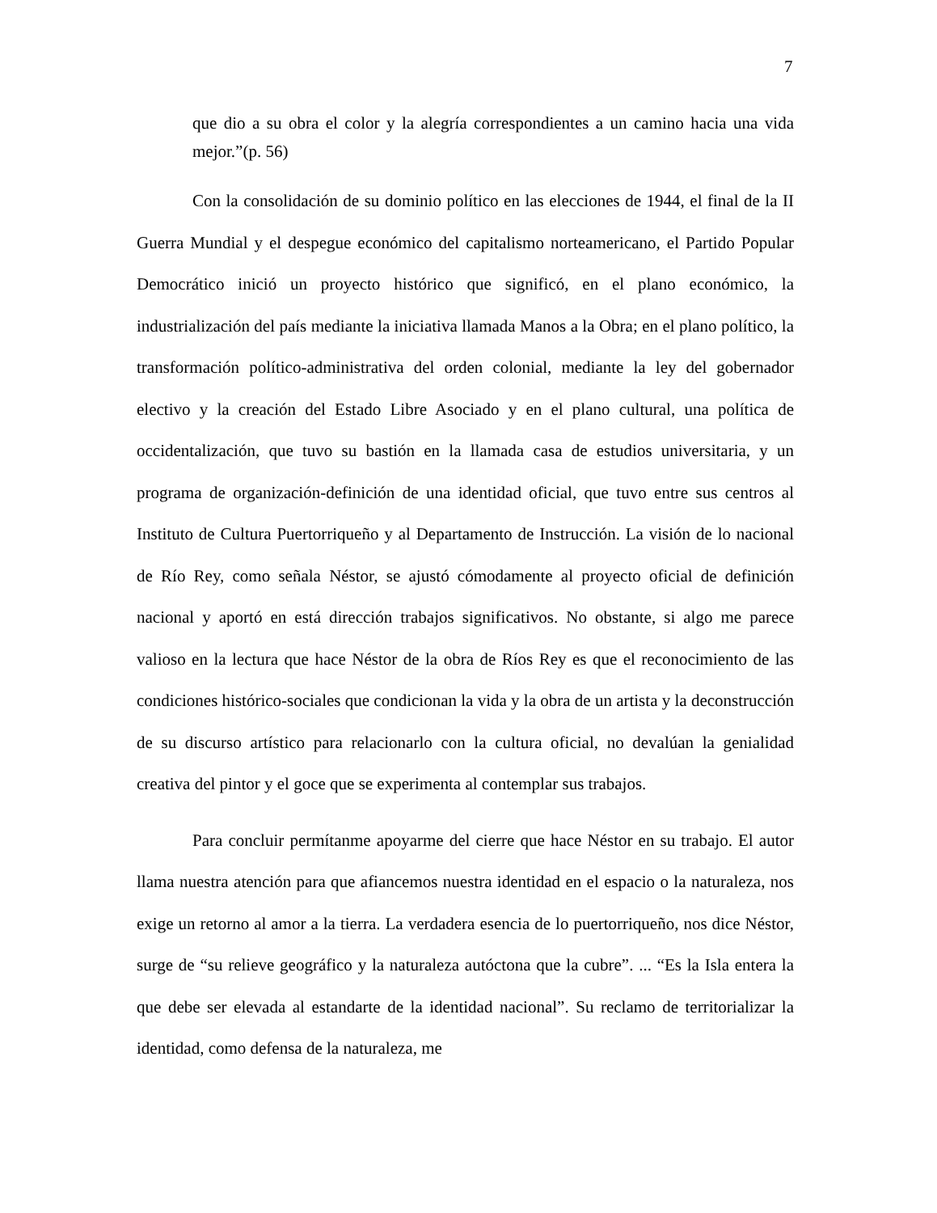7
que dio a su obra el color y la alegría correspondientes a un camino hacia una vida mejor.”(p. 56)
Con la consolidación de su dominio político en las elecciones de 1944, el final de la II Guerra Mundial y el despegue económico del capitalismo norteamericano, el Partido Popular Democrático inició un proyecto histórico que significó, en el plano económico, la industrialización del país mediante la iniciativa llamada Manos a la Obra; en el plano político, la transformación político-administrativa del orden colonial, mediante la ley del gobernador electivo y la creación del Estado Libre Asociado y en el plano cultural, una política de occidentalización, que tuvo su bastión en la llamada casa de estudios universitaria, y un programa de organización-definición de una identidad oficial, que tuvo entre sus centros al Instituto de Cultura Puertorriqueño y al Departamento de Instrucción. La visión de lo nacional de Río Rey, como señala Néstor, se ajustó cómodamente al proyecto oficial de definición nacional y aportó en está dirección trabajos significativos. No obstante, si algo me parece valioso en la lectura que hace Néstor de la obra de Ríos Rey es que el reconocimiento de las condiciones histórico-sociales que condicionan la vida y la obra de un artista y la deconstrucción de su discurso artístico para relacionarlo con la cultura oficial, no devalúan la genialidad creativa del pintor y el goce que se experimenta al contemplar sus trabajos.
Para concluir permítanme apoyarme del cierre que hace Néstor en su trabajo. El autor llama nuestra atención para que afiancemos nuestra identidad en el espacio o la naturaleza, nos exige un retorno al amor a la tierra. La verdadera esencia de lo puertorriqueño, nos dice Néstor, surge de “su relieve geográfico y la naturaleza autóctona que la cubre”. ... “Es la Isla entera la que debe ser elevada al estandarte de la identidad nacional”. Su reclamo de territorializar la identidad, como defensa de la naturaleza, me